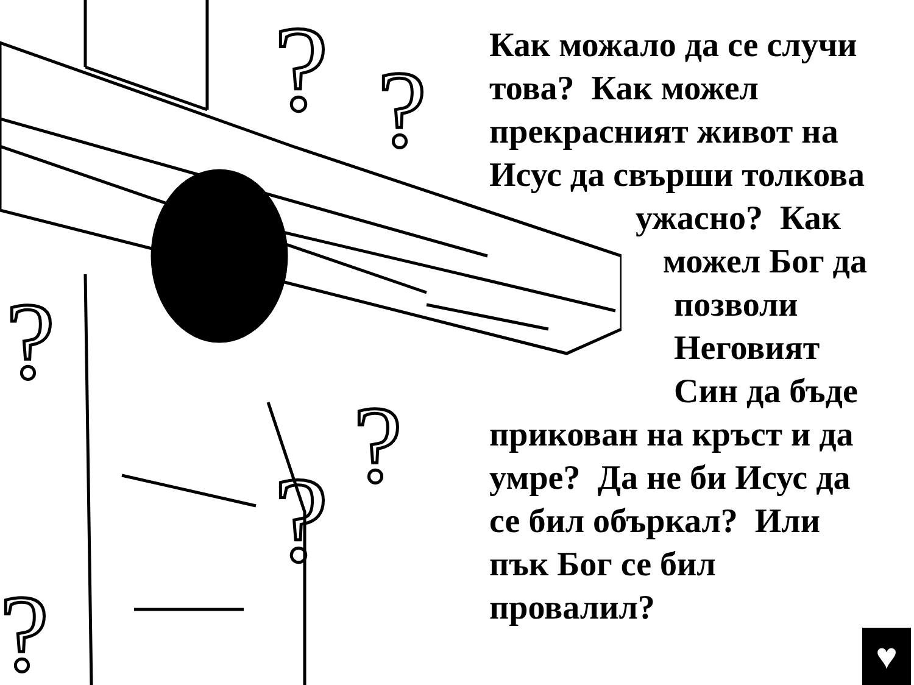?
?
?
?
?
?
Как можало да се случи
това? Как можел
прекрасният живот на
Исус да свърши толкова
ужасно? Как
можел Бог да
позволи
Неговият
Син да бъде
прикован на кръст и да
умре? Да не би Исус да
се бил объркал? Или
пък Бог се бил
провалил?
♥